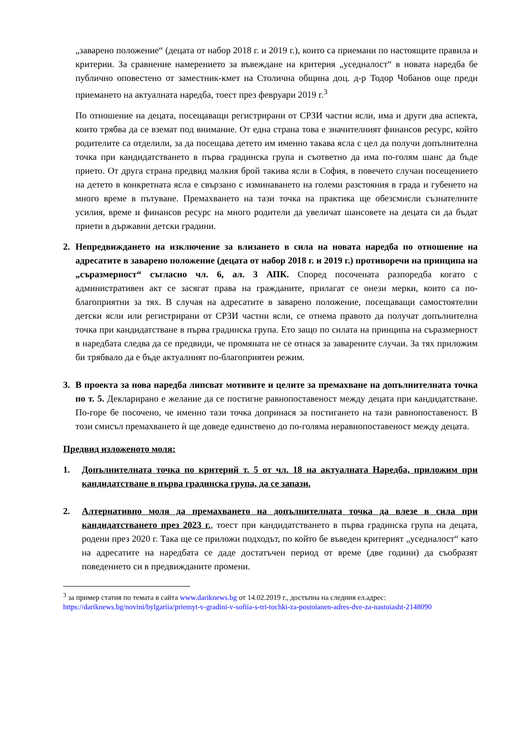„заварено положение“ (децата от набор 2018 г. и 2019 г.), които са приемани по настоящите правила и критерии. За сравнение намерението за въвеждане на критерия „уседналост“ в новата наредба бе публично оповестено от заместник-кмет на Столична община доц. д-р Тодор Чобанов още преди приемането на актуалната наредба, тоест през февруари 2019 г.<sup>3</sup>
По отношение на децата, посещаващи регистрирани от СРЗИ частни ясли, има и други два аспекта, които трябва да се вземат под внимание. От една страна това е значителният финансов ресурс, който родителите са отделили, за да посещава детето им именно такава ясла с цел да получи допълнителна точка при кандидатстването в първа градинска група и съответно да има по-голям шанс да бъде прието. От друга страна предвид малкия брой такива ясли в София, в повечето случаи посещението на детето в конкретната ясла е свързано с изминаването на големи разстояния в града и губенето на много време в пътуване. Премахването на тази точка на практика ще обезсмисли съзнателните усилия, време и финансов ресурс на много родители да увеличат шансовете на децата си да бъдат приети в държавни детски градини.
2. Непредвиждането на изключение за влизането в сила на новата наредба по отношение на адресатите в заварено положение (децата от набор 2018 г. и 2019 г.) противоречи на принципа на „съразмерност“ съгласно чл. 6, ал. 3 АПК. Според посочената разпоредба когато с административен акт се засягат права на гражданите, прилагат се онези мерки, които са по-благоприятни за тях. В случая на адресатите в заварено положение, посещаващи самостоятелни детски ясли или регистрирани от СРЗИ частни ясли, се отнема правото да получат допълнителна точка при кандидатстване в първа градинска група. Ето защо по силата на принципа на съразмерност в наредбата следва да се предвиди, че промяната не се отнася за заварените случаи. За тях приложим би трябвало да е бъде актуалният по-благоприятен режим.
3. В проекта за нова наредба липсват мотивите и целите за премахване на допълнителната точка по т. 5. Декларирано е желание да се постигне равнопоставеност между децата при кандидатстване. По-горе бе посочено, че именно тази точка допринася за постигането на тази равнопоставеност. В този смисъл премахването ѝ ще доведе единствено до по-голяма неравнопоставеност между децата.
Предвид изложеното моля:
1. Допълнителната точка по критерий т. 5 от чл. 18 на актуалната Наредба, приложим при кандидатстване в първа градинска група, да се запази.
2. Алтернативно моля да премахването на допълнителната точка да влезе в сила при кандидатстването през 2023 г., тоест при кандидатстването в първа градинска група на децата, родени през 2020 г. Така ще се приложи подходът, по който бе въведен критерият „уседналост“ като на адресатите на наредбата се даде достатъчен период от време (две години) да съобразят поведението си в предвижданите промени.
<sup>3</sup> за пример статия по темата в сайта www.dariknews.bg от 14.02.2019 г., достъпна на следния ел.адрес: https://dariknews.bg/novini/bylgariia/priemyt-v-gradini-v-sofiia-s-tri-tochki-za-postoianen-adres-dve-za-nastoiasht-2148090